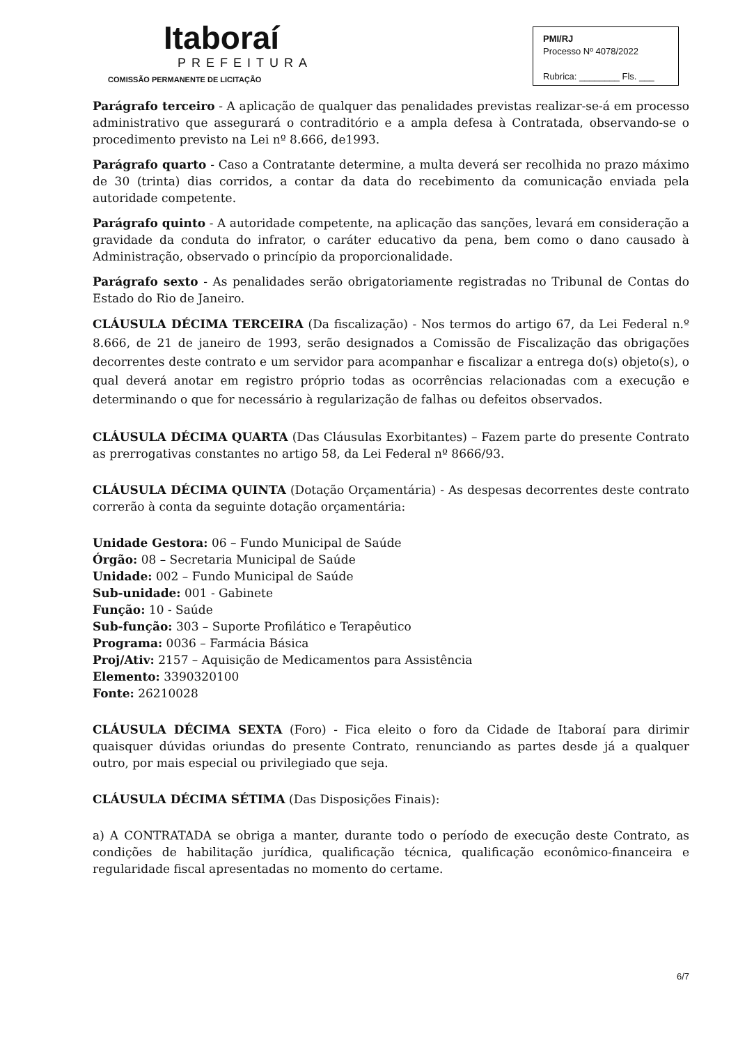Itaboraí
PREFEITURA
COMISSÃO PERMANENTE DE LICITAÇÃO
PMI/RJ
Processo Nº 4078/2022
Rubrica: ________ Fls. ___
Parágrafo terceiro - A aplicação de qualquer das penalidades previstas realizar-se-á em processo administrativo que assegurará o contraditório e a ampla defesa à Contratada, observando-se o procedimento previsto na Lei nº 8.666, de1993.
Parágrafo quarto - Caso a Contratante determine, a multa deverá ser recolhida no prazo máximo de 30 (trinta) dias corridos, a contar da data do recebimento da comunicação enviada pela autoridade competente.
Parágrafo quinto - A autoridade competente, na aplicação das sanções, levará em consideração a gravidade da conduta do infrator, o caráter educativo da pena, bem como o dano causado à Administração, observado o princípio da proporcionalidade.
Parágrafo sexto - As penalidades serão obrigatoriamente registradas no Tribunal de Contas do Estado do Rio de Janeiro.
CLÁUSULA DÉCIMA TERCEIRA (Da fiscalização) - Nos termos do artigo 67, da Lei Federal n.º 8.666, de 21 de janeiro de 1993, serão designados a Comissão de Fiscalização das obrigações decorrentes deste contrato e um servidor para acompanhar e fiscalizar a entrega do(s) objeto(s), o qual deverá anotar em registro próprio todas as ocorrências relacionadas com a execução e determinando o que for necessário à regularização de falhas ou defeitos observados.
CLÁUSULA DÉCIMA QUARTA (Das Cláusulas Exorbitantes) – Fazem parte do presente Contrato as prerrogativas constantes no artigo 58, da Lei Federal nº 8666/93.
CLÁUSULA DÉCIMA QUINTA (Dotação Orçamentária) - As despesas decorrentes deste contrato correrão à conta da seguinte dotação orçamentária:
Unidade Gestora: 06 – Fundo Municipal de Saúde
Órgão: 08 – Secretaria Municipal de Saúde
Unidade: 002 – Fundo Municipal de Saúde
Sub-unidade: 001 - Gabinete
Função: 10 - Saúde
Sub-função: 303 – Suporte Profilático e Terapêutico
Programa: 0036 – Farmácia Básica
Proj/Ativ: 2157 – Aquisição de Medicamentos para Assistência
Elemento: 3390320100
Fonte: 26210028
CLÁUSULA DÉCIMA SEXTA (Foro) - Fica eleito o foro da Cidade de Itaboraí para dirimir quaisquer dúvidas oriundas do presente Contrato, renunciando as partes desde já a qualquer outro, por mais especial ou privilegiado que seja.
CLÁUSULA DÉCIMA SÉTIMA (Das Disposições Finais):
a) A CONTRATADA se obriga a manter, durante todo o período de execução deste Contrato, as condições de habilitação jurídica, qualificação técnica, qualificação econômico-financeira e regularidade fiscal apresentadas no momento do certame.
6/7